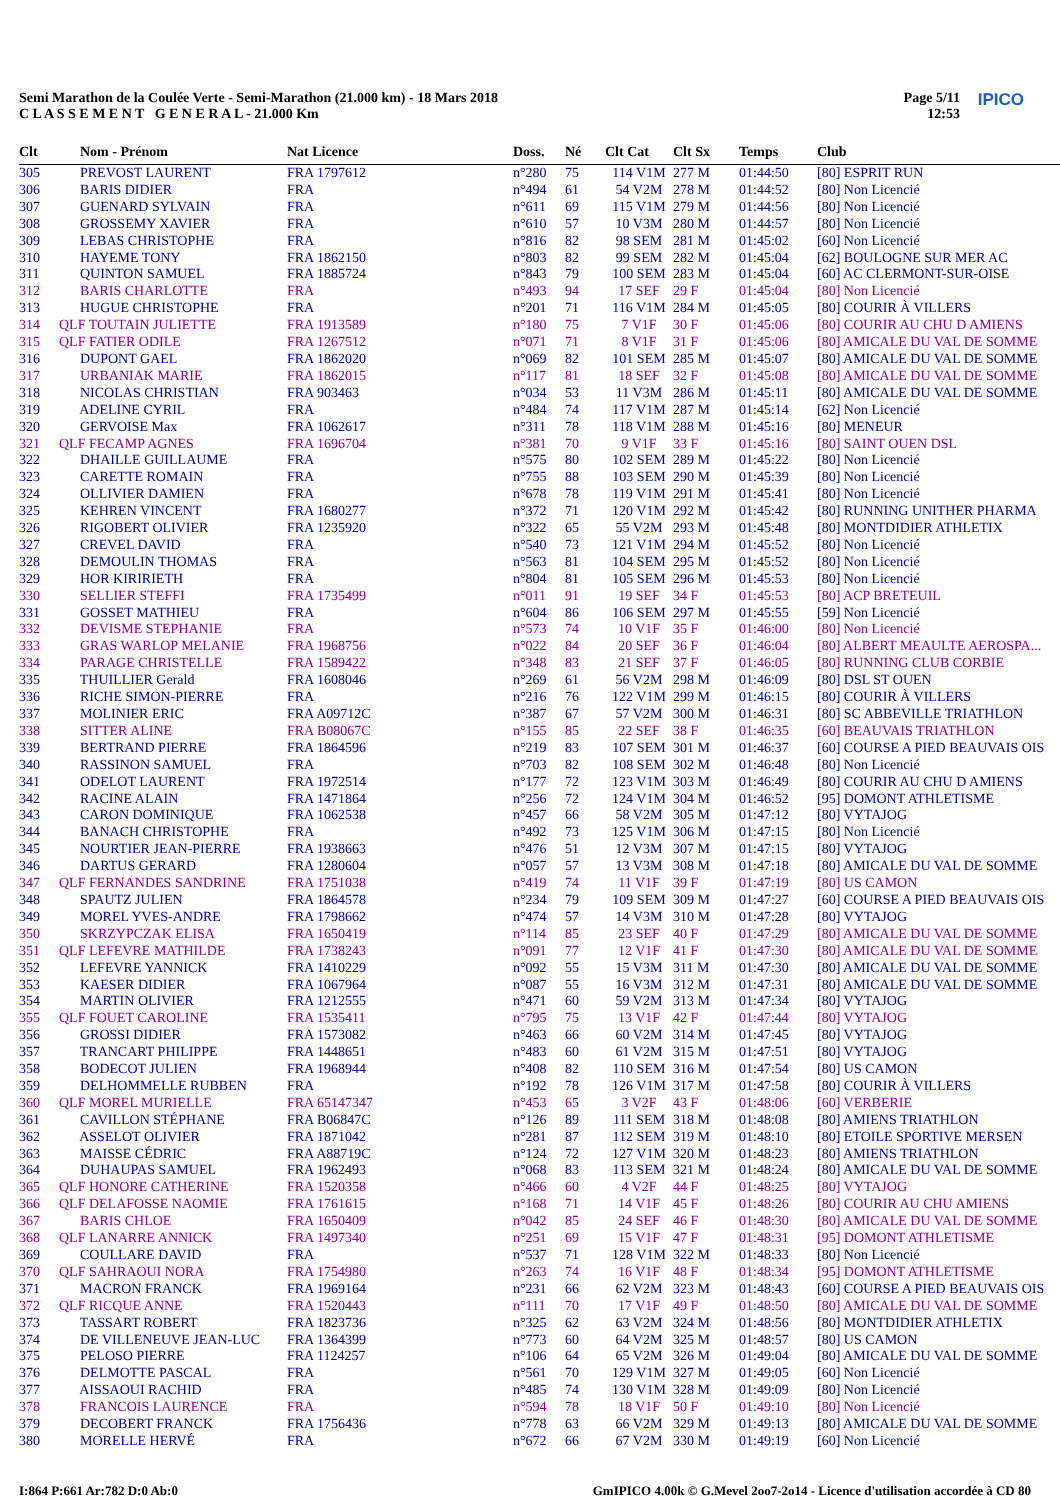Semi Marathon de la Coulée Verte - Semi-Marathon (21.000 km) - 18 Mars 2018
C L A S S E M E N T G E N E R A L - 21.000 Km
Page 5/11
12:53
IPICO
| Clt | Nom - Prénom | Nat Licence | Doss. | Né | Clt Cat | Clt Sx | Temps | Club |
| --- | --- | --- | --- | --- | --- | --- | --- | --- |
| 305 | PREVOST LAURENT | FRA 1797612 | n°280 | 75 | 114 V1M | 277 M | 01:44:50 | [80] ESPRIT RUN |
| 306 | BARIS DIDIER | FRA | n°494 | 61 | 54 V2M | 278 M | 01:44:52 | [80] Non Licencié |
| 307 | GUENARD SYLVAIN | FRA | n°611 | 69 | 115 V1M | 279 M | 01:44:56 | [80] Non Licencié |
| 308 | GROSSEMY XAVIER | FRA | n°610 | 57 | 10 V3M | 280 M | 01:44:57 | [80] Non Licencié |
| 309 | LEBAS CHRISTOPHE | FRA | n°816 | 82 | 98 SEM | 281 M | 01:45:02 | [60] Non Licencié |
| 310 | HAYEME TONY | FRA 1862150 | n°803 | 82 | 99 SEM | 282 M | 01:45:04 | [62] BOULOGNE SUR MER AC |
| 311 | QUINTON SAMUEL | FRA 1885724 | n°843 | 79 | 100 SEM | 283 M | 01:45:04 | [60] AC CLERMONT-SUR-OISE |
| 312 | BARIS CHARLOTTE | FRA | n°493 | 94 | 17 SEF | 29 F | 01:45:04 | [80] Non Licencié |
| 313 | HUGUE CHRISTOPHE | FRA | n°201 | 71 | 116 V1M | 284 M | 01:45:05 | [80] COURIR À VILLERS |
| 314 | QLF TOUTAIN JULIETTE | FRA 1913589 | n°180 | 75 | 7 V1F | 30 F | 01:45:06 | [80] COURIR AU CHU D AMIENS |
| 315 | QLF FATIER ODILE | FRA 1267512 | n°071 | 71 | 8 V1F | 31 F | 01:45:06 | [80] AMICALE DU VAL DE SOMME |
| 316 | DUPONT GAEL | FRA 1862020 | n°069 | 82 | 101 SEM | 285 M | 01:45:07 | [80] AMICALE DU VAL DE SOMME |
| 317 | URBANIAK MARIE | FRA 1862015 | n°117 | 81 | 18 SEF | 32 F | 01:45:08 | [80] AMICALE DU VAL DE SOMME |
| 318 | NICOLAS CHRISTIAN | FRA 903463 | n°034 | 53 | 11 V3M | 286 M | 01:45:11 | [80] AMICALE DU VAL DE SOMME |
| 319 | ADELINE CYRIL | FRA | n°484 | 74 | 117 V1M | 287 M | 01:45:14 | [62] Non Licencié |
| 320 | GERVOISE Max | FRA 1062617 | n°311 | 78 | 118 V1M | 288 M | 01:45:16 | [80] MENEUR |
| 321 | QLF FECAMP AGNES | FRA 1696704 | n°381 | 70 | 9 V1F | 33 F | 01:45:16 | [80] SAINT OUEN DSL |
| 322 | DHAILLE GUILLAUME | FRA | n°575 | 80 | 102 SEM | 289 M | 01:45:22 | [80] Non Licencié |
| 323 | CARETTE ROMAIN | FRA | n°755 | 88 | 103 SEM | 290 M | 01:45:39 | [80] Non Licencié |
| 324 | OLLIVIER DAMIEN | FRA | n°678 | 78 | 119 V1M | 291 M | 01:45:41 | [80] Non Licencié |
| 325 | KEHREN VINCENT | FRA 1680277 | n°372 | 71 | 120 V1M | 292 M | 01:45:42 | [80] RUNNING UNITHER PHARMA |
| 326 | RIGOBERT OLIVIER | FRA 1235920 | n°322 | 65 | 55 V2M | 293 M | 01:45:48 | [80] MONTDIDIER ATHLETIX |
| 327 | CREVEL DAVID | FRA | n°540 | 73 | 121 V1M | 294 M | 01:45:52 | [80] Non Licencié |
| 328 | DEMOULIN THOMAS | FRA | n°563 | 81 | 104 SEM | 295 M | 01:45:52 | [80] Non Licencié |
| 329 | HOR KIRIRIETH | FRA | n°804 | 81 | 105 SEM | 296 M | 01:45:53 | [80] Non Licencié |
| 330 | SELLIER STEFFI | FRA 1735499 | n°011 | 91 | 19 SEF | 34 F | 01:45:53 | [80] ACP BRETEUIL |
| 331 | GOSSET MATHIEU | FRA | n°604 | 86 | 106 SEM | 297 M | 01:45:55 | [59] Non Licencié |
| 332 | DEVISME STEPHANIE | FRA | n°573 | 74 | 10 V1F | 35 F | 01:46:00 | [80] Non Licencié |
| 333 | GRAS WARLOP MELANIE | FRA 1968756 | n°022 | 84 | 20 SEF | 36 F | 01:46:04 | [80] ALBERT MEAULTE AEROSPA... |
| 334 | PARAGE CHRISTELLE | FRA 1589422 | n°348 | 83 | 21 SEF | 37 F | 01:46:05 | [80] RUNNING CLUB CORBIE |
| 335 | THUILLIER Gerald | FRA 1608046 | n°269 | 61 | 56 V2M | 298 M | 01:46:09 | [80] DSL ST OUEN |
| 336 | RICHE SIMON-PIERRE | FRA | n°216 | 76 | 122 V1M | 299 M | 01:46:15 | [80] COURIR À VILLERS |
| 337 | MOLINIER ERIC | FRA A09712C | n°387 | 67 | 57 V2M | 300 M | 01:46:31 | [80] SC ABBEVILLE TRIATHLON |
| 338 | SITTER ALINE | FRA B08067C | n°155 | 85 | 22 SEF | 38 F | 01:46:35 | [60] BEAUVAIS TRIATHLON |
| 339 | BERTRAND PIERRE | FRA 1864596 | n°219 | 83 | 107 SEM | 301 M | 01:46:37 | [60] COURSE A PIED BEAUVAIS OIS |
| 340 | RASSINON SAMUEL | FRA | n°703 | 82 | 108 SEM | 302 M | 01:46:48 | [80] Non Licencié |
| 341 | ODELOT LAURENT | FRA 1972514 | n°177 | 72 | 123 V1M | 303 M | 01:46:49 | [80] COURIR AU CHU D AMIENS |
| 342 | RACINE ALAIN | FRA 1471864 | n°256 | 72 | 124 V1M | 304 M | 01:46:52 | [95] DOMONT ATHLETISME |
| 343 | CARON DOMINIQUE | FRA 1062538 | n°457 | 66 | 58 V2M | 305 M | 01:47:12 | [80] VYTAJOG |
| 344 | BANACH CHRISTOPHE | FRA | n°492 | 73 | 125 V1M | 306 M | 01:47:15 | [80] Non Licencié |
| 345 | NOURTIER JEAN-PIERRE | FRA 1938663 | n°476 | 51 | 12 V3M | 307 M | 01:47:15 | [80] VYTAJOG |
| 346 | DARTUS GERARD | FRA 1280604 | n°057 | 57 | 13 V3M | 308 M | 01:47:18 | [80] AMICALE DU VAL DE SOMME |
| 347 | QLF FERNANDES SANDRINE | FRA 1751038 | n°419 | 74 | 11 V1F | 39 F | 01:47:19 | [80] US CAMON |
| 348 | SPAUTZ JULIEN | FRA 1864578 | n°234 | 79 | 109 SEM | 309 M | 01:47:27 | [60] COURSE A PIED BEAUVAIS OIS |
| 349 | MOREL YVES-ANDRE | FRA 1798662 | n°474 | 57 | 14 V3M | 310 M | 01:47:28 | [80] VYTAJOG |
| 350 | SKRZYPCZAK ELISA | FRA 1650419 | n°114 | 85 | 23 SEF | 40 F | 01:47:29 | [80] AMICALE DU VAL DE SOMME |
| 351 | QLF LEFEVRE MATHILDE | FRA 1738243 | n°091 | 77 | 12 V1F | 41 F | 01:47:30 | [80] AMICALE DU VAL DE SOMME |
| 352 | LEFEVRE YANNICK | FRA 1410229 | n°092 | 55 | 15 V3M | 311 M | 01:47:30 | [80] AMICALE DU VAL DE SOMME |
| 353 | KAESER DIDIER | FRA 1067964 | n°087 | 55 | 16 V3M | 312 M | 01:47:31 | [80] AMICALE DU VAL DE SOMME |
| 354 | MARTIN OLIVIER | FRA 1212555 | n°471 | 60 | 59 V2M | 313 M | 01:47:34 | [80] VYTAJOG |
| 355 | QLF FOUET CAROLINE | FRA 1535411 | n°795 | 75 | 13 V1F | 42 F | 01:47:44 | [80] VYTAJOG |
| 356 | GROSSI DIDIER | FRA 1573082 | n°463 | 66 | 60 V2M | 314 M | 01:47:45 | [80] VYTAJOG |
| 357 | TRANCART PHILIPPE | FRA 1448651 | n°483 | 60 | 61 V2M | 315 M | 01:47:51 | [80] VYTAJOG |
| 358 | BODECOT JULIEN | FRA 1968944 | n°408 | 82 | 110 SEM | 316 M | 01:47:54 | [80] US CAMON |
| 359 | DELHOMMELLE RUBBEN | FRA | n°192 | 78 | 126 V1M | 317 M | 01:47:58 | [80] COURIR À VILLERS |
| 360 | QLF MOREL MURIELLE | FRA 65147347 | n°453 | 65 | 3 V2F | 43 F | 01:48:06 | [60] VERBERIE |
| 361 | CAVILLON STÉPHANE | FRA B06847C | n°126 | 89 | 111 SEM | 318 M | 01:48:08 | [80] AMIENS TRIATHLON |
| 362 | ASSELOT OLIVIER | FRA 1871042 | n°281 | 87 | 112 SEM | 319 M | 01:48:10 | [80] ETOILE SPORTIVE MERSEN |
| 363 | MAISSE CÉDRIC | FRA A88719C | n°124 | 72 | 127 V1M | 320 M | 01:48:23 | [80] AMIENS TRIATHLON |
| 364 | DUHAUPAS SAMUEL | FRA 1962493 | n°068 | 83 | 113 SEM | 321 M | 01:48:24 | [80] AMICALE DU VAL DE SOMME |
| 365 | QLF HONORE CATHERINE | FRA 1520358 | n°466 | 60 | 4 V2F | 44 F | 01:48:25 | [80] VYTAJOG |
| 366 | QLF DELAFOSSE NAOMIE | FRA 1761615 | n°168 | 71 | 14 V1F | 45 F | 01:48:26 | [80] COURIR AU CHU AMIENS |
| 367 | BARIS CHLOE | FRA 1650409 | n°042 | 85 | 24 SEF | 46 F | 01:48:30 | [80] AMICALE DU VAL DE SOMME |
| 368 | QLF LANARRE ANNICK | FRA 1497340 | n°251 | 69 | 15 V1F | 47 F | 01:48:31 | [95] DOMONT ATHLETISME |
| 369 | COULLARE DAVID | FRA | n°537 | 71 | 128 V1M | 322 M | 01:48:33 | [80] Non Licencié |
| 370 | QLF SAHRAOUI NORA | FRA 1754980 | n°263 | 74 | 16 V1F | 48 F | 01:48:34 | [95] DOMONT ATHLETISME |
| 371 | MACRON FRANCK | FRA 1969164 | n°231 | 66 | 62 V2M | 323 M | 01:48:43 | [60] COURSE A PIED BEAUVAIS OIS |
| 372 | QLF RICQUE ANNE | FRA 1520443 | n°111 | 70 | 17 V1F | 49 F | 01:48:50 | [80] AMICALE DU VAL DE SOMME |
| 373 | TASSART ROBERT | FRA 1823736 | n°325 | 62 | 63 V2M | 324 M | 01:48:56 | [80] MONTDIDIER ATHLETIX |
| 374 | DE VILLENEUVE JEAN-LUC | FRA 1364399 | n°773 | 60 | 64 V2M | 325 M | 01:48:57 | [80] US CAMON |
| 375 | PELOSO PIERRE | FRA 1124257 | n°106 | 64 | 65 V2M | 326 M | 01:49:04 | [80] AMICALE DU VAL DE SOMME |
| 376 | DELMOTTE PASCAL | FRA | n°561 | 70 | 129 V1M | 327 M | 01:49:05 | [60] Non Licencié |
| 377 | AISSAOUI RACHID | FRA | n°485 | 74 | 130 V1M | 328 M | 01:49:09 | [80] Non Licencié |
| 378 | FRANCOIS LAURENCE | FRA | n°594 | 78 | 18 V1F | 50 F | 01:49:10 | [80] Non Licencié |
| 379 | DECOBERT FRANCK | FRA 1756436 | n°778 | 63 | 66 V2M | 329 M | 01:49:13 | [80] AMICALE DU VAL DE SOMME |
| 380 | MORELLE HERVÉ | FRA | n°672 | 66 | 67 V2M | 330 M | 01:49:19 | [60] Non Licencié |
I:864 P:661 Ar:782 D:0 Ab:0
GmIPICO 4.00k © G.Mevel 2oo7-2o14 - Licence d'utilisation accordée à CD 80